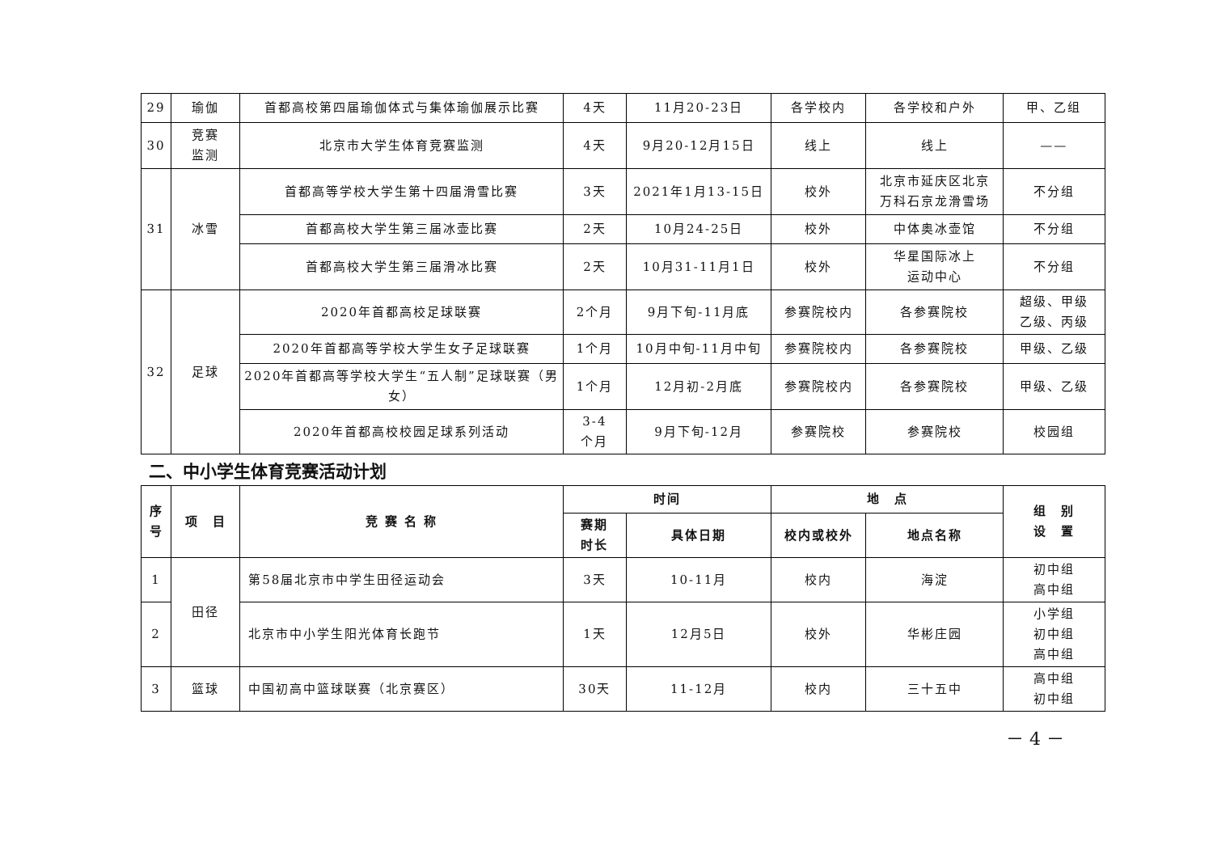| 29 | 瑜伽 | 首都高校第四届瑜伽体式与集体瑜伽展示比赛 | 4天 | 11月20-23日 | 各学校内 | 各学校和户外 | 甲、乙组 |
| 30 | 竞赛 监测 | 北京市大学生体育竞赛监测 | 4天 | 9月20-12月15日 | 线上 | 线上 | —— |
| 31 | 冰雪 | 首都高等学校大学生第十四届滑雪比赛 | 3天 | 2021年1月13-15日 | 校外 | 北京市延庆区北京 万科石京龙滑雪场 | 不分组 |
| | | 首都高校大学生第三届冰壶比赛 | 2天 | 10月24-25日 | 校外 | 中体奥冰壶馆 | 不分组 |
| | | 首都高校大学生第三届滑冰比赛 | 2天 | 10月31-11月1日 | 校外 | 华星国际冰上 运动中心 | 不分组 |
| 32 | 足球 | 2020年首都高校足球联赛 | 2个月 | 9月下旬-11月底 | 参赛院校内 | 各参赛院校 | 超级、甲级 乙级、丙级 |
| | | 2020年首都高等学校大学生女子足球联赛 | 1个月 | 10月中旬-11月中旬 | 参赛院校内 | 各参赛院校 | 甲级、乙级 |
| | | 2020年首都高等学校大学生“五人制”足球联赛（男女） | 1个月 | 12月初-2月底 | 参赛院校内 | 各参赛院校 | 甲级、乙级 |
| | | 2020年首都高校校园足球系列活动 | 3-4 个月 | 9月下旬-12月 | 参赛院校 | 参赛院校 | 校园组 |
二、中小学生体育竞赛活动计划
| 序 号 | 项 目 | 竞 赛 名 称 | 时间 | | 地 点 | | 组 别 设 置 |
| --- | --- | --- | --- | --- | --- | --- | --- |
| | | | 赛期 时长 | 具体日期 | 校内或校外 | 地点名称 | |
| 1 | 田径 | 第58届北京市中学生田径运动会 | 3天 | 10-11月 | 校内 | 海淀 | 初中组 高中组 |
| 2 | | 北京市中小学生阳光体育长跑节 | 1天 | 12月5日 | 校外 | 华彬庄园 | 小学组 初中组 高中组 |
| 3 | 篮球 | 中国初高中篮球联赛（北京赛区） | 30天 | 11-12月 | 校内 | 三十五中 | 高中组 初中组 |
－ 4 －